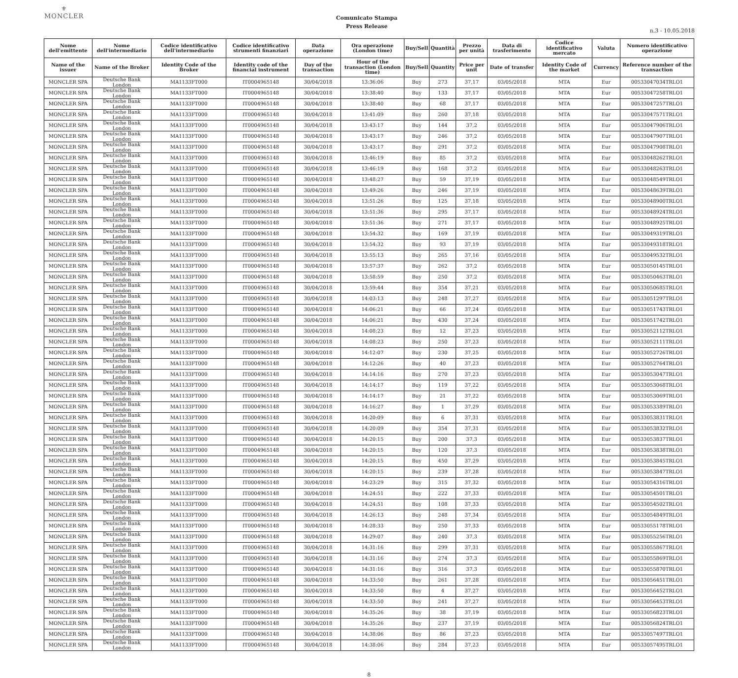⚜
MONCLER
Comunicato Stampa
Press Release
n.3 - 10.05.2018
| Nome dell'emittente | Nome dell'intermediario | Codice identificativo dell'intermediario | Codice identificativo strumenti finanziari | Data operazione | Ora operazione (London time) | Buy/Sell | Quantità | Prezzo per unità | Data di trasferimento | Codice identificativo mercato | Valuta | Numero identificativo operazione |
| --- | --- | --- | --- | --- | --- | --- | --- | --- | --- | --- | --- | --- |
| Name of the issuer | Name of the Broker | Identity Code of the Broker | Identity code of the financial instrument | Day of the transaction | Hour of the transaction (London time) | Buy/Sell | Quantity | Price per unit | Date of transfer | Identity Code of the market | Currency | Reference number of the transaction |
| MONCLER SPA | Deutsche Bank London | MA1133FT000 | IT0004965148 | 30/04/2018 | 13:36:06 | Buy | 273 | 37,17 | 03/05/2018 | MTA | Eur | 00533047034TRLO1 |
| MONCLER SPA | Deutsche Bank London | MA1133FT000 | IT0004965148 | 30/04/2018 | 13:38:40 | Buy | 133 | 37,17 | 03/05/2018 | MTA | Eur | 00533047258TRLO1 |
| MONCLER SPA | Deutsche Bank London | MA1133FT000 | IT0004965148 | 30/04/2018 | 13:38:40 | Buy | 68 | 37,17 | 03/05/2018 | MTA | Eur | 00533047257TRLO1 |
| MONCLER SPA | Deutsche Bank London | MA1133FT000 | IT0004965148 | 30/04/2018 | 13:41:09 | Buy | 260 | 37,18 | 03/05/2018 | MTA | Eur | 00533047571TRLO1 |
| MONCLER SPA | Deutsche Bank London | MA1133FT000 | IT0004965148 | 30/04/2018 | 13:43:17 | Buy | 144 | 37,2 | 03/05/2018 | MTA | Eur | 00533047906TRLO1 |
| MONCLER SPA | Deutsche Bank London | MA1133FT000 | IT0004965148 | 30/04/2018 | 13:43:17 | Buy | 246 | 37,2 | 03/05/2018 | MTA | Eur | 00533047907TRLO1 |
| MONCLER SPA | Deutsche Bank London | MA1133FT000 | IT0004965148 | 30/04/2018 | 13:43:17 | Buy | 291 | 37,2 | 03/05/2018 | MTA | Eur | 00533047908TRLO1 |
| MONCLER SPA | Deutsche Bank London | MA1133FT000 | IT0004965148 | 30/04/2018 | 13:46:19 | Buy | 85 | 37,2 | 03/05/2018 | MTA | Eur | 00533048262TRLO1 |
| MONCLER SPA | Deutsche Bank London | MA1133FT000 | IT0004965148 | 30/04/2018 | 13:46:19 | Buy | 168 | 37,2 | 03/05/2018 | MTA | Eur | 00533048263TRLO1 |
| MONCLER SPA | Deutsche Bank London | MA1133FT000 | IT0004965148 | 30/04/2018 | 13:48:27 | Buy | 59 | 37,19 | 03/05/2018 | MTA | Eur | 00533048549TRLO1 |
| MONCLER SPA | Deutsche Bank London | MA1133FT000 | IT0004965148 | 30/04/2018 | 13:49:26 | Buy | 246 | 37,19 | 03/05/2018 | MTA | Eur | 00533048639TRLO1 |
| MONCLER SPA | Deutsche Bank London | MA1133FT000 | IT0004965148 | 30/04/2018 | 13:51:26 | Buy | 125 | 37,18 | 03/05/2018 | MTA | Eur | 00533048900TRLO1 |
| MONCLER SPA | Deutsche Bank London | MA1133FT000 | IT0004965148 | 30/04/2018 | 13:51:36 | Buy | 295 | 37,17 | 03/05/2018 | MTA | Eur | 00533048924TRLO1 |
| MONCLER SPA | Deutsche Bank London | MA1133FT000 | IT0004965148 | 30/04/2018 | 13:51:36 | Buy | 271 | 37,17 | 03/05/2018 | MTA | Eur | 00533048925TRLO1 |
| MONCLER SPA | Deutsche Bank London | MA1133FT000 | IT0004965148 | 30/04/2018 | 13:54:32 | Buy | 169 | 37,19 | 03/05/2018 | MTA | Eur | 00533049319TRLO1 |
| MONCLER SPA | Deutsche Bank London | MA1133FT000 | IT0004965148 | 30/04/2018 | 13:54:32 | Buy | 93 | 37,19 | 03/05/2018 | MTA | Eur | 00533049318TRLO1 |
| MONCLER SPA | Deutsche Bank London | MA1133FT000 | IT0004965148 | 30/04/2018 | 13:55:13 | Buy | 265 | 37,16 | 03/05/2018 | MTA | Eur | 00533049532TRLO1 |
| MONCLER SPA | Deutsche Bank London | MA1133FT000 | IT0004965148 | 30/04/2018 | 13:57:37 | Buy | 262 | 37,2 | 03/05/2018 | MTA | Eur | 00533050145TRLO1 |
| MONCLER SPA | Deutsche Bank London | MA1133FT000 | IT0004965148 | 30/04/2018 | 13:58:59 | Buy | 250 | 37,2 | 03/05/2018 | MTA | Eur | 00533050463TRLO1 |
| MONCLER SPA | Deutsche Bank London | MA1133FT000 | IT0004965148 | 30/04/2018 | 13:59:44 | Buy | 354 | 37,21 | 03/05/2018 | MTA | Eur | 00533050685TRLO1 |
| MONCLER SPA | Deutsche Bank London | MA1133FT000 | IT0004965148 | 30/04/2018 | 14:03:13 | Buy | 248 | 37,27 | 03/05/2018 | MTA | Eur | 00533051297TRLO1 |
| MONCLER SPA | Deutsche Bank London | MA1133FT000 | IT0004965148 | 30/04/2018 | 14:06:21 | Buy | 66 | 37,24 | 03/05/2018 | MTA | Eur | 00533051743TRLO1 |
| MONCLER SPA | Deutsche Bank London | MA1133FT000 | IT0004965148 | 30/04/2018 | 14:06:21 | Buy | 430 | 37,24 | 03/05/2018 | MTA | Eur | 00533051742TRLO1 |
| MONCLER SPA | Deutsche Bank London | MA1133FT000 | IT0004965148 | 30/04/2018 | 14:08:23 | Buy | 12 | 37,23 | 03/05/2018 | MTA | Eur | 00533052112TRLO1 |
| MONCLER SPA | Deutsche Bank London | MA1133FT000 | IT0004965148 | 30/04/2018 | 14:08:23 | Buy | 250 | 37,23 | 03/05/2018 | MTA | Eur | 00533052111TRLO1 |
| MONCLER SPA | Deutsche Bank London | MA1133FT000 | IT0004965148 | 30/04/2018 | 14:12:07 | Buy | 230 | 37,25 | 03/05/2018 | MTA | Eur | 00533052726TRLO1 |
| MONCLER SPA | Deutsche Bank London | MA1133FT000 | IT0004965148 | 30/04/2018 | 14:12:26 | Buy | 40 | 37,23 | 03/05/2018 | MTA | Eur | 00533052764TRLO1 |
| MONCLER SPA | Deutsche Bank London | MA1133FT000 | IT0004965148 | 30/04/2018 | 14:14:16 | Buy | 270 | 37,23 | 03/05/2018 | MTA | Eur | 00533053047TRLO1 |
| MONCLER SPA | Deutsche Bank London | MA1133FT000 | IT0004965148 | 30/04/2018 | 14:14:17 | Buy | 119 | 37,22 | 03/05/2018 | MTA | Eur | 00533053068TRLO1 |
| MONCLER SPA | Deutsche Bank London | MA1133FT000 | IT0004965148 | 30/04/2018 | 14:14:17 | Buy | 21 | 37,22 | 03/05/2018 | MTA | Eur | 00533053069TRLO1 |
| MONCLER SPA | Deutsche Bank London | MA1133FT000 | IT0004965148 | 30/04/2018 | 14:16:27 | Buy | 1 | 37,29 | 03/05/2018 | MTA | Eur | 00533053389TRLO1 |
| MONCLER SPA | Deutsche Bank London | MA1133FT000 | IT0004965148 | 30/04/2018 | 14:20:09 | Buy | 6 | 37,31 | 03/05/2018 | MTA | Eur | 00533053831TRLO1 |
| MONCLER SPA | Deutsche Bank London | MA1133FT000 | IT0004965148 | 30/04/2018 | 14:20:09 | Buy | 354 | 37,31 | 03/05/2018 | MTA | Eur | 00533053832TRLO1 |
| MONCLER SPA | Deutsche Bank London | MA1133FT000 | IT0004965148 | 30/04/2018 | 14:20:15 | Buy | 200 | 37,3 | 03/05/2018 | MTA | Eur | 00533053837TRLO1 |
| MONCLER SPA | Deutsche Bank London | MA1133FT000 | IT0004965148 | 30/04/2018 | 14:20:15 | Buy | 120 | 37,3 | 03/05/2018 | MTA | Eur | 00533053838TRLO1 |
| MONCLER SPA | Deutsche Bank London | MA1133FT000 | IT0004965148 | 30/04/2018 | 14:20:15 | Buy | 450 | 37,29 | 03/05/2018 | MTA | Eur | 00533053845TRLO1 |
| MONCLER SPA | Deutsche Bank London | MA1133FT000 | IT0004965148 | 30/04/2018 | 14:20:15 | Buy | 239 | 37,28 | 03/05/2018 | MTA | Eur | 00533053847TRLO1 |
| MONCLER SPA | Deutsche Bank London | MA1133FT000 | IT0004965148 | 30/04/2018 | 14:23:29 | Buy | 315 | 37,32 | 03/05/2018 | MTA | Eur | 00533054316TRLO1 |
| MONCLER SPA | Deutsche Bank London | MA1133FT000 | IT0004965148 | 30/04/2018 | 14:24:51 | Buy | 222 | 37,33 | 03/05/2018 | MTA | Eur | 00533054501TRLO1 |
| MONCLER SPA | Deutsche Bank London | MA1133FT000 | IT0004965148 | 30/04/2018 | 14:24:51 | Buy | 108 | 37,33 | 03/05/2018 | MTA | Eur | 00533054502TRLO1 |
| MONCLER SPA | Deutsche Bank London | MA1133FT000 | IT0004965148 | 30/04/2018 | 14:26:13 | Buy | 248 | 37,34 | 03/05/2018 | MTA | Eur | 00533054849TRLO1 |
| MONCLER SPA | Deutsche Bank London | MA1133FT000 | IT0004965148 | 30/04/2018 | 14:28:33 | Buy | 250 | 37,33 | 03/05/2018 | MTA | Eur | 00533055178TRLO1 |
| MONCLER SPA | Deutsche Bank London | MA1133FT000 | IT0004965148 | 30/04/2018 | 14:29:07 | Buy | 240 | 37,3 | 03/05/2018 | MTA | Eur | 00533055256TRLO1 |
| MONCLER SPA | Deutsche Bank London | MA1133FT000 | IT0004965148 | 30/04/2018 | 14:31:16 | Buy | 299 | 37,31 | 03/05/2018 | MTA | Eur | 00533055867TRLO1 |
| MONCLER SPA | Deutsche Bank London | MA1133FT000 | IT0004965148 | 30/04/2018 | 14:31:16 | Buy | 274 | 37,3 | 03/05/2018 | MTA | Eur | 00533055869TRLO1 |
| MONCLER SPA | Deutsche Bank London | MA1133FT000 | IT0004965148 | 30/04/2018 | 14:31:16 | Buy | 316 | 37,3 | 03/05/2018 | MTA | Eur | 00533055870TRLO1 |
| MONCLER SPA | Deutsche Bank London | MA1133FT000 | IT0004965148 | 30/04/2018 | 14:33:50 | Buy | 261 | 37,28 | 03/05/2018 | MTA | Eur | 00533056451TRLO1 |
| MONCLER SPA | Deutsche Bank London | MA1133FT000 | IT0004965148 | 30/04/2018 | 14:33:50 | Buy | 4 | 37,27 | 03/05/2018 | MTA | Eur | 00533056452TRLO1 |
| MONCLER SPA | Deutsche Bank London | MA1133FT000 | IT0004965148 | 30/04/2018 | 14:33:50 | Buy | 241 | 37,27 | 03/05/2018 | MTA | Eur | 00533056453TRLO1 |
| MONCLER SPA | Deutsche Bank London | MA1133FT000 | IT0004965148 | 30/04/2018 | 14:35:26 | Buy | 38 | 37,19 | 03/05/2018 | MTA | Eur | 00533056823TRLO1 |
| MONCLER SPA | Deutsche Bank London | MA1133FT000 | IT0004965148 | 30/04/2018 | 14:35:26 | Buy | 237 | 37,19 | 03/05/2018 | MTA | Eur | 00533056824TRLO1 |
| MONCLER SPA | Deutsche Bank London | MA1133FT000 | IT0004965148 | 30/04/2018 | 14:38:06 | Buy | 86 | 37,23 | 03/05/2018 | MTA | Eur | 00533057497TRLO1 |
| MONCLER SPA | Deutsche Bank London | MA1133FT000 | IT0004965148 | 30/04/2018 | 14:38:06 | Buy | 284 | 37,23 | 03/05/2018 | MTA | Eur | 00533057495TRLO1 |
8